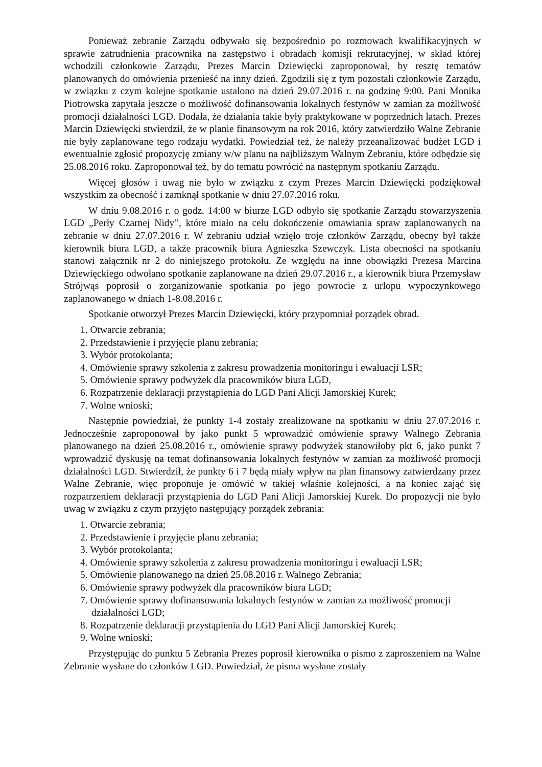Ponieważ zebranie Zarządu odbywało się bezpośrednio po rozmowach kwalifikacyjnych w sprawie zatrudnienia pracownika na zastępstwo i obradach komisji rekrutacyjnej, w skład której wchodzili członkowie Zarządu, Prezes Marcin Dziewięcki zaproponował, by resztę tematów planowanych do omówienia przenieść na inny dzień. Zgodzili się z tym pozostali członkowie Zarządu, w związku z czym kolejne spotkanie ustalono na dzień 29.07.2016 r. na godzinę 9:00. Pani Monika Piotrowska zapytała jeszcze o możliwość dofinansowania lokalnych festynów w zamian za możliwość promocji działalności LGD. Dodała, że działania takie były praktykowane w poprzednich latach. Prezes Marcin Dziewięcki stwierdził, że w planie finansowym na rok 2016, który zatwierdziło Walne Zebranie nie były zaplanowane tego rodzaju wydatki. Powiedział też, że należy przeanalizować budżet LGD i ewentualnie zgłosić propozycję zmiany w/w planu na najbliższym Walnym Zebraniu, które odbędzie się 25.08.2016 roku. Zaproponował też, by do tematu powrócić na następnym spotkaniu Zarządu.
Więcej głosów i uwag nie było w związku z czym Prezes Marcin Dziewięcki podziękował wszystkim za obecność i zamknął spotkanie w dniu 27.07.2016 roku.
W dniu 9.08.2016 r. o godz. 14:00 w biurze LGD odbyło się spotkanie Zarządu stowarzyszenia LGD „Perły Czarnej Nidy”, które miało na celu dokończenie omawiania spraw zaplanowanych na zebranie w dniu 27.07.2016 r. W zebraniu udział wzięło troje członków Zarządu, obecny był także kierownik biura LGD, a także pracownik biura Agnieszka Szewczyk. Lista obecności na spotkaniu stanowi załącznik nr 2 do niniejszego protokołu. Ze względu na inne obowiązki Prezesa Marcina Dziewięckiego odwołano spotkanie zaplanowane na dzień 29.07.2016 r., a kierownik biura Przemysław Strójwąs poprosił o zorganizowanie spotkania po jego powrocie z urlopu wypoczynkowego zaplanowanego w dniach 1-8.08.2016 r.
Spotkanie otworzył Prezes Marcin Dziewięcki, który przypomniał porządek obrad.
1. Otwarcie zebrania;
2. Przedstawienie i przyjęcie planu zebrania;
3. Wybór protokolanta;
4. Omówienie sprawy szkolenia z zakresu prowadzenia monitoringu i ewaluacji LSR;
5. Omówienie sprawy podwyżek dla pracowników biura LGD,
6. Rozpatrzenie deklaracji przystąpienia do LGD Pani Alicji Jamorskiej Kurek;
7. Wolne wnioski;
Następnie powiedział, że punkty 1-4 zostały zrealizowane na spotkaniu w dniu 27.07.2016 r. Jednocześnie zaproponował by jako punkt 5 wprowadzić omówienie sprawy Walnego Zebrania planowanego na dzień 25.08.2016 r., omówienie sprawy podwyżek stanowiłoby pkt 6, jako punkt 7 wprowadzić dyskusję na temat dofinansowania lokalnych festynów w zamian za możliwość promocji działalności LGD. Stwierdził, że punkty 6 i 7 będą miały wpływ na plan finansowy zatwierdzany przez Walne Zebranie, więc proponuje je omówić w takiej właśnie kolejności, a na koniec zająć się rozpatrzeniem deklaracji przystąpienia do LGD Pani Alicji Jamorskiej Kurek. Do propozycji nie było uwag w związku z czym przyjęto następujący porządek zebrania:
1. Otwarcie zebrania;
2. Przedstawienie i przyjęcie planu zebrania;
3. Wybór protokolanta;
4. Omówienie sprawy szkolenia z zakresu prowadzenia monitoringu i ewaluacji LSR;
5. Omówienie planowanego na dzień 25.08.2016 r. Walnego Zebrania;
6. Omówienie sprawy podwyżek dla pracowników biura LGD;
7. Omówienie sprawy dofinansowania lokalnych festynów w zamian za możliwość promocji działalności LGD;
8. Rozpatrzenie deklaracji przystąpienia do LGD Pani Alicji Jamorskiej Kurek;
9. Wolne wnioski;
Przystępując do punktu 5 Zebrania Prezes poprosił kierownika o pismo z zaproszeniem na Walne Zebranie wysłane do członków LGD. Powiedział, że pisma wysłane zostały